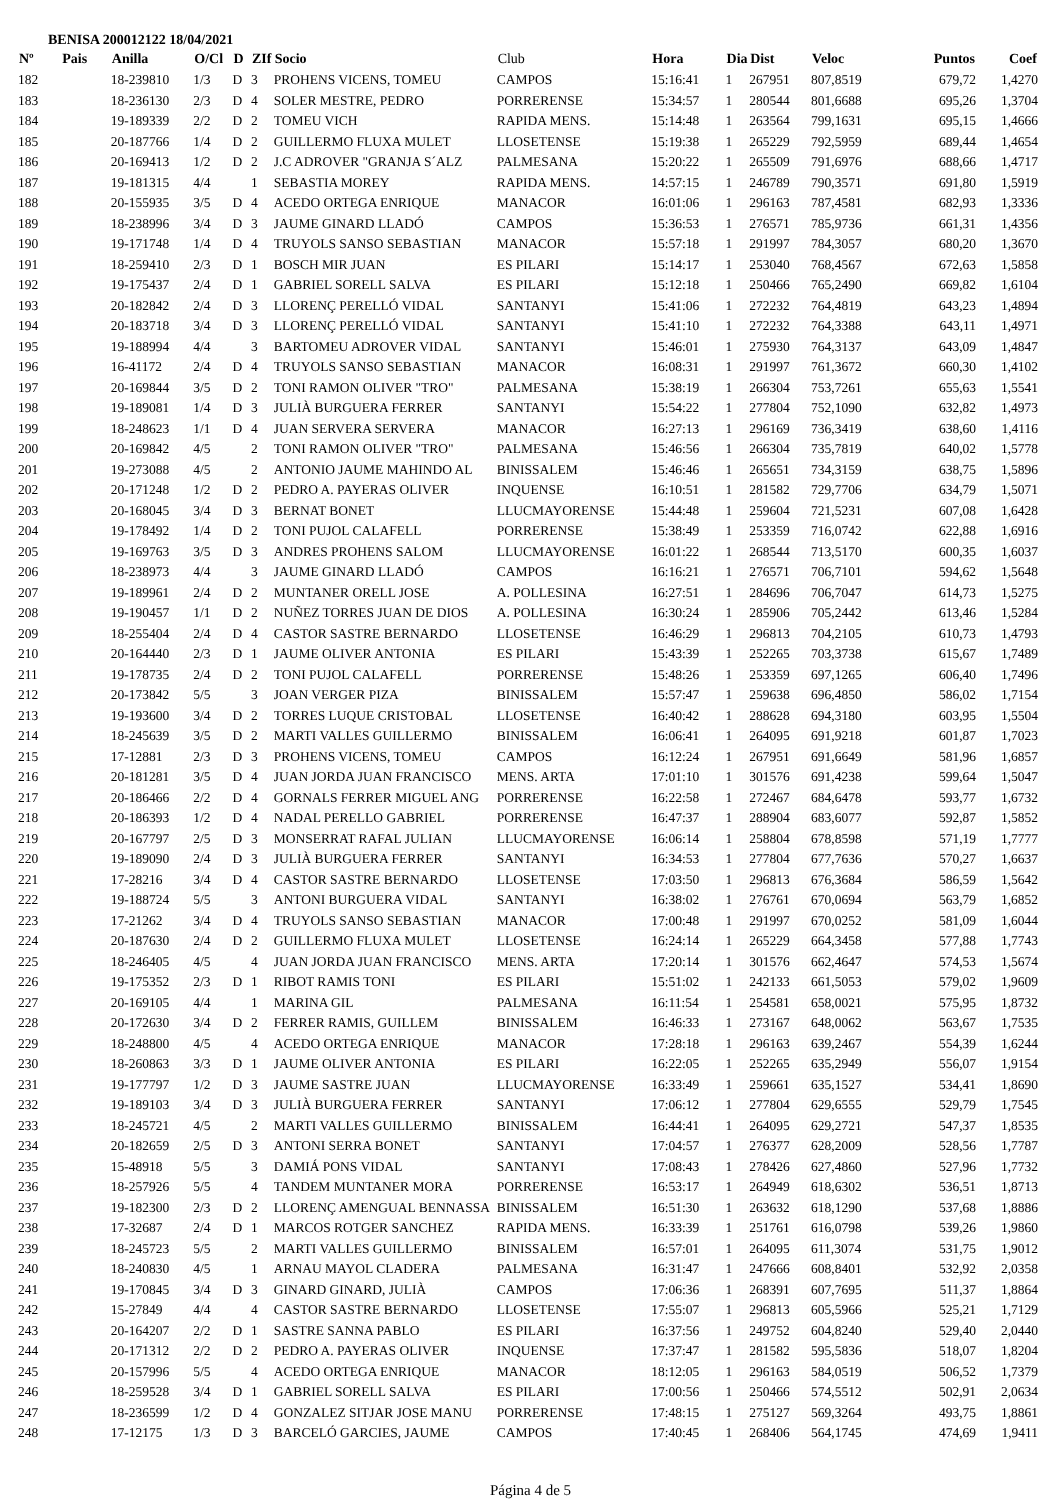BENISA 200012122 18/04/2021
| Nº | Pais | Anilla | O/Cl | D | ZIf | Socio | Club | Hora | Dia | Dist | Veloc | Puntos | Coef |
| --- | --- | --- | --- | --- | --- | --- | --- | --- | --- | --- | --- | --- | --- |
| 182 | | 18-239810 | 1/3 | D | 3 | PROHENS VICENS, TOMEU | CAMPOS | 15:16:41 | 1 | 267951 | 807,8519 | 679,72 | 1,4270 |
| 183 | | 18-236130 | 2/3 | D | 4 | SOLER MESTRE, PEDRO | PORRERENSE | 15:34:57 | 1 | 280544 | 801,6688 | 695,26 | 1,3704 |
| 184 | | 19-189339 | 2/2 | D | 2 | TOMEU VICH | RAPIDA MENS. | 15:14:48 | 1 | 263564 | 799,1631 | 695,15 | 1,4666 |
| 185 | | 20-187766 | 1/4 | D | 2 | GUILLERMO FLUXA MULET | LLOSETENSE | 15:19:38 | 1 | 265229 | 792,5959 | 689,44 | 1,4654 |
| 186 | | 20-169413 | 1/2 | D | 2 | J.C ADROVER "GRANJA S´ALZ | PALMESANA | 15:20:22 | 1 | 265509 | 791,6976 | 688,66 | 1,4717 |
| 187 | | 19-181315 | 4/4 | | 1 | SEBASTIA MOREY | RAPIDA MENS. | 14:57:15 | 1 | 246789 | 790,3571 | 691,80 | 1,5919 |
| 188 | | 20-155935 | 3/5 | D | 4 | ACEDO ORTEGA ENRIQUE | MANACOR | 16:01:06 | 1 | 296163 | 787,4581 | 682,93 | 1,3336 |
| 189 | | 18-238996 | 3/4 | D | 3 | JAUME GINARD LLADÓ | CAMPOS | 15:36:53 | 1 | 276571 | 785,9736 | 661,31 | 1,4356 |
| 190 | | 19-171748 | 1/4 | D | 4 | TRUYOLS SANSO SEBASTIAN | MANACOR | 15:57:18 | 1 | 291997 | 784,3057 | 680,20 | 1,3670 |
| 191 | | 18-259410 | 2/3 | D | 1 | BOSCH MIR JUAN | ES PILARI | 15:14:17 | 1 | 253040 | 768,4567 | 672,63 | 1,5858 |
| 192 | | 19-175437 | 2/4 | D | 1 | GABRIEL SORELL SALVA | ES PILARI | 15:12:18 | 1 | 250466 | 765,2490 | 669,82 | 1,6104 |
| 193 | | 20-182842 | 2/4 | D | 3 | LLORENÇ PERELLÓ VIDAL | SANTANYI | 15:41:06 | 1 | 272232 | 764,4819 | 643,23 | 1,4894 |
| 194 | | 20-183718 | 3/4 | D | 3 | LLORENÇ PERELLÓ VIDAL | SANTANYI | 15:41:10 | 1 | 272232 | 764,3388 | 643,11 | 1,4971 |
| 195 | | 19-188994 | 4/4 | | 3 | BARTOMEU ADROVER VIDAL | SANTANYI | 15:46:01 | 1 | 275930 | 764,3137 | 643,09 | 1,4847 |
| 196 | | 16-41172 | 2/4 | D | 4 | TRUYOLS SANSO SEBASTIAN | MANACOR | 16:08:31 | 1 | 291997 | 761,3672 | 660,30 | 1,4102 |
| 197 | | 20-169844 | 3/5 | D | 2 | TONI RAMON OLIVER "TRO" | PALMESANA | 15:38:19 | 1 | 266304 | 753,7261 | 655,63 | 1,5541 |
| 198 | | 19-189081 | 1/4 | D | 3 | JULIÀ BURGUERA FERRER | SANTANYI | 15:54:22 | 1 | 277804 | 752,1090 | 632,82 | 1,4973 |
| 199 | | 18-248623 | 1/1 | D | 4 | JUAN SERVERA SERVERA | MANACOR | 16:27:13 | 1 | 296169 | 736,3419 | 638,60 | 1,4116 |
| 200 | | 20-169842 | 4/5 | | 2 | TONI RAMON OLIVER "TRO" | PALMESANA | 15:46:56 | 1 | 266304 | 735,7819 | 640,02 | 1,5778 |
| 201 | | 19-273088 | 4/5 | | 2 | ANTONIO JAUME MAHINDO AL | BINISSALEM | 15:46:46 | 1 | 265651 | 734,3159 | 638,75 | 1,5896 |
| 202 | | 20-171248 | 1/2 | D | 2 | PEDRO A. PAYERAS OLIVER | INQUENSE | 16:10:51 | 1 | 281582 | 729,7706 | 634,79 | 1,5071 |
| 203 | | 20-168045 | 3/4 | D | 3 | BERNAT BONET | LLUCMAYORENSE | 15:44:48 | 1 | 259604 | 721,5231 | 607,08 | 1,6428 |
| 204 | | 19-178492 | 1/4 | D | 2 | TONI PUJOL CALAFELL | PORRERENSE | 15:38:49 | 1 | 253359 | 716,0742 | 622,88 | 1,6916 |
| 205 | | 19-169763 | 3/5 | D | 3 | ANDRES PROHENS SALOM | LLUCMAYORENSE | 16:01:22 | 1 | 268544 | 713,5170 | 600,35 | 1,6037 |
| 206 | | 18-238973 | 4/4 | | 3 | JAUME GINARD LLADÓ | CAMPOS | 16:16:21 | 1 | 276571 | 706,7101 | 594,62 | 1,5648 |
| 207 | | 19-189961 | 2/4 | D | 2 | MUNTANER ORELL JOSE | A. POLLESINA | 16:27:51 | 1 | 284696 | 706,7047 | 614,73 | 1,5275 |
| 208 | | 19-190457 | 1/1 | D | 2 | NUÑEZ TORRES JUAN DE DIOS | A. POLLESINA | 16:30:24 | 1 | 285906 | 705,2442 | 613,46 | 1,5284 |
| 209 | | 18-255404 | 2/4 | D | 4 | CASTOR SASTRE BERNARDO | LLOSETENSE | 16:46:29 | 1 | 296813 | 704,2105 | 610,73 | 1,4793 |
| 210 | | 20-164440 | 2/3 | D | 1 | JAUME OLIVER ANTONIA | ES PILARI | 15:43:39 | 1 | 252265 | 703,3738 | 615,67 | 1,7489 |
| 211 | | 19-178735 | 2/4 | D | 2 | TONI PUJOL CALAFELL | PORRERENSE | 15:48:26 | 1 | 253359 | 697,1265 | 606,40 | 1,7496 |
| 212 | | 20-173842 | 5/5 | | 3 | JOAN VERGER PIZA | BINISSALEM | 15:57:47 | 1 | 259638 | 696,4850 | 586,02 | 1,7154 |
| 213 | | 19-193600 | 3/4 | D | 2 | TORRES LUQUE CRISTOBAL | LLOSETENSE | 16:40:42 | 1 | 288628 | 694,3180 | 603,95 | 1,5504 |
| 214 | | 18-245639 | 3/5 | D | 2 | MARTI VALLES GUILLERMO | BINISSALEM | 16:06:41 | 1 | 264095 | 691,9218 | 601,87 | 1,7023 |
| 215 | | 17-12881 | 2/3 | D | 3 | PROHENS VICENS, TOMEU | CAMPOS | 16:12:24 | 1 | 267951 | 691,6649 | 581,96 | 1,6857 |
| 216 | | 20-181281 | 3/5 | D | 4 | JUAN JORDA JUAN FRANCISCO | MENS. ARTA | 17:01:10 | 1 | 301576 | 691,4238 | 599,64 | 1,5047 |
| 217 | | 20-186466 | 2/2 | D | 4 | GORNALS FERRER MIGUEL ANG | PORRERENSE | 16:22:58 | 1 | 272467 | 684,6478 | 593,77 | 1,6732 |
| 218 | | 20-186393 | 1/2 | D | 4 | NADAL PERELLO GABRIEL | PORRERENSE | 16:47:37 | 1 | 288904 | 683,6077 | 592,87 | 1,5852 |
| 219 | | 20-167797 | 2/5 | D | 3 | MONSERRAT RAFAL JULIAN | LLUCMAYORENSE | 16:06:14 | 1 | 258804 | 678,8598 | 571,19 | 1,7777 |
| 220 | | 19-189090 | 2/4 | D | 3 | JULIÀ BURGUERA FERRER | SANTANYI | 16:34:53 | 1 | 277804 | 677,7636 | 570,27 | 1,6637 |
| 221 | | 17-28216 | 3/4 | D | 4 | CASTOR SASTRE BERNARDO | LLOSETENSE | 17:03:50 | 1 | 296813 | 676,3684 | 586,59 | 1,5642 |
| 222 | | 19-188724 | 5/5 | | 3 | ANTONI BURGUERA VIDAL | SANTANYI | 16:38:02 | 1 | 276761 | 670,0694 | 563,79 | 1,6852 |
| 223 | | 17-21262 | 3/4 | D | 4 | TRUYOLS SANSO SEBASTIAN | MANACOR | 17:00:48 | 1 | 291997 | 670,0252 | 581,09 | 1,6044 |
| 224 | | 20-187630 | 2/4 | D | 2 | GUILLERMO FLUXA MULET | LLOSETENSE | 16:24:14 | 1 | 265229 | 664,3458 | 577,88 | 1,7743 |
| 225 | | 18-246405 | 4/5 | | 4 | JUAN JORDA JUAN FRANCISCO | MENS. ARTA | 17:20:14 | 1 | 301576 | 662,4647 | 574,53 | 1,5674 |
| 226 | | 19-175352 | 2/3 | D | 1 | RIBOT RAMIS TONI | ES PILARI | 15:51:02 | 1 | 242133 | 661,5053 | 579,02 | 1,9609 |
| 227 | | 20-169105 | 4/4 | | 1 | MARINA GIL | PALMESANA | 16:11:54 | 1 | 254581 | 658,0021 | 575,95 | 1,8732 |
| 228 | | 20-172630 | 3/4 | D | 2 | FERRER RAMIS, GUILLEM | BINISSALEM | 16:46:33 | 1 | 273167 | 648,0062 | 563,67 | 1,7535 |
| 229 | | 18-248800 | 4/5 | | 4 | ACEDO ORTEGA ENRIQUE | MANACOR | 17:28:18 | 1 | 296163 | 639,2467 | 554,39 | 1,6244 |
| 230 | | 18-260863 | 3/3 | D | 1 | JAUME OLIVER ANTONIA | ES PILARI | 16:22:05 | 1 | 252265 | 635,2949 | 556,07 | 1,9154 |
| 231 | | 19-177797 | 1/2 | D | 3 | JAUME SASTRE JUAN | LLUCMAYORENSE | 16:33:49 | 1 | 259661 | 635,1527 | 534,41 | 1,8690 |
| 232 | | 19-189103 | 3/4 | D | 3 | JULIÀ BURGUERA FERRER | SANTANYI | 17:06:12 | 1 | 277804 | 629,6555 | 529,79 | 1,7545 |
| 233 | | 18-245721 | 4/5 | | 2 | MARTI VALLES GUILLERMO | BINISSALEM | 16:44:41 | 1 | 264095 | 629,2721 | 547,37 | 1,8535 |
| 234 | | 20-182659 | 2/5 | D | 3 | ANTONI SERRA BONET | SANTANYI | 17:04:57 | 1 | 276377 | 628,2009 | 528,56 | 1,7787 |
| 235 | | 15-48918 | 5/5 | | 3 | DAMIÁ PONS VIDAL | SANTANYI | 17:08:43 | 1 | 278426 | 627,4860 | 527,96 | 1,7732 |
| 236 | | 18-257926 | 5/5 | | 4 | TANDEM MUNTANER MORA | PORRERENSE | 16:53:17 | 1 | 264949 | 618,6302 | 536,51 | 1,8713 |
| 237 | | 19-182300 | 2/3 | D | 2 | LLORENÇ AMENGUAL BENNASSA | BINISSALEM | 16:51:30 | 1 | 263632 | 618,1290 | 537,68 | 1,8886 |
| 238 | | 17-32687 | 2/4 | D | 1 | MARCOS ROTGER SANCHEZ | RAPIDA MENS. | 16:33:39 | 1 | 251761 | 616,0798 | 539,26 | 1,9860 |
| 239 | | 18-245723 | 5/5 | | 2 | MARTI VALLES GUILLERMO | BINISSALEM | 16:57:01 | 1 | 264095 | 611,3074 | 531,75 | 1,9012 |
| 240 | | 18-240830 | 4/5 | | 1 | ARNAU MAYOL CLADERA | PALMESANA | 16:31:47 | 1 | 247666 | 608,8401 | 532,92 | 2,0358 |
| 241 | | 19-170845 | 3/4 | D | 3 | GINARD GINARD, JULIÀ | CAMPOS | 17:06:36 | 1 | 268391 | 607,7695 | 511,37 | 1,8864 |
| 242 | | 15-27849 | 4/4 | | 4 | CASTOR SASTRE BERNARDO | LLOSETENSE | 17:55:07 | 1 | 296813 | 605,5966 | 525,21 | 1,7129 |
| 243 | | 20-164207 | 2/2 | D | 1 | SASTRE SANNA PABLO | ES PILARI | 16:37:56 | 1 | 249752 | 604,8240 | 529,40 | 2,0440 |
| 244 | | 20-171312 | 2/2 | D | 2 | PEDRO A. PAYERAS OLIVER | INQUENSE | 17:37:47 | 1 | 281582 | 595,5836 | 518,07 | 1,8204 |
| 245 | | 20-157996 | 5/5 | | 4 | ACEDO ORTEGA ENRIQUE | MANACOR | 18:12:05 | 1 | 296163 | 584,0519 | 506,52 | 1,7379 |
| 246 | | 18-259528 | 3/4 | D | 1 | GABRIEL SORELL SALVA | ES PILARI | 17:00:56 | 1 | 250466 | 574,5512 | 502,91 | 2,0634 |
| 247 | | 18-236599 | 1/2 | D | 4 | GONZALEZ SITJAR JOSE MANU | PORRERENSE | 17:48:15 | 1 | 275127 | 569,3264 | 493,75 | 1,8861 |
| 248 | | 17-12175 | 1/3 | D | 3 | BARCELÓ GARCIES, JAUME | CAMPOS | 17:40:45 | 1 | 268406 | 564,1745 | 474,69 | 1,9411 |
Página 4 de 5